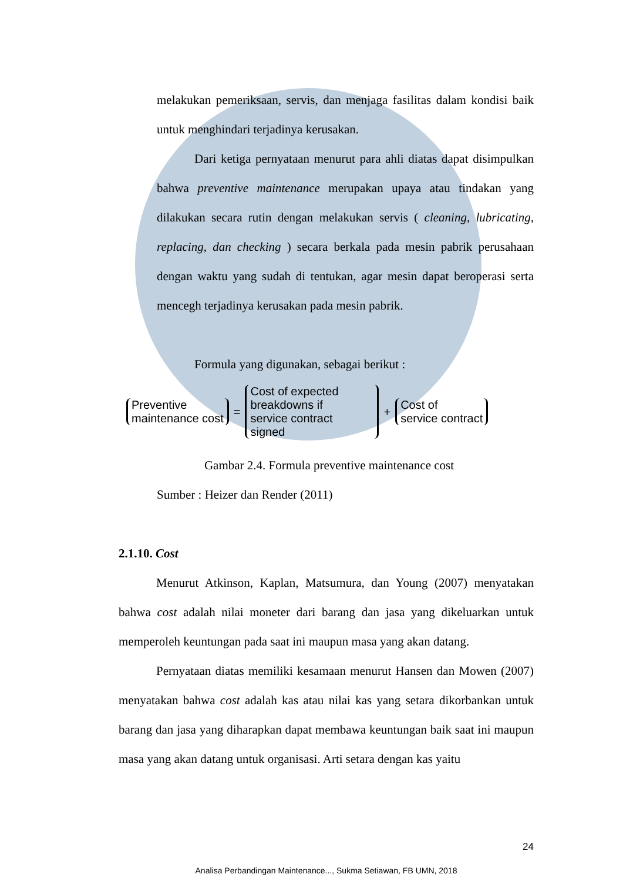melakukan pemeriksaan, servis, dan menjaga fasilitas dalam kondisi baik untuk menghindari terjadinya kerusakan.
Dari ketiga pernyataan menurut para ahli diatas dapat disimpulkan bahwa preventive maintenance merupakan upaya atau tindakan yang dilakukan secara rutin dengan melakukan servis ( cleaning, lubricating, replacing, dan checking ) secara berkala pada mesin pabrik perusahaan dengan waktu yang sudah di tentukan, agar mesin dapat beroperasi serta mencegh terjadinya kerusakan pada mesin pabrik.
Formula yang digunakan, sebagai berikut :
Preventive
maintenance cost = Cost of expected
breakdowns if
service contract
signed + Cost of
service contract
Gambar 2.4. Formula preventive maintenance cost
Sumber : Heizer dan Render (2011)
2.1.10. Cost
Menurut Atkinson, Kaplan, Matsumura, dan Young (2007) menyatakan bahwa cost adalah nilai moneter dari barang dan jasa yang dikeluarkan untuk memperoleh keuntungan pada saat ini maupun masa yang akan datang.
Pernyataan diatas memiliki kesamaan menurut Hansen dan Mowen (2007) menyatakan bahwa cost adalah kas atau nilai kas yang setara dikorbankan untuk barang dan jasa yang diharapkan dapat membawa keuntungan baik saat ini maupun masa yang akan datang untuk organisasi. Arti setara dengan kas yaitu
24
Analisa Perbandingan Maintenance..., Sukma Setiawan, FB UMN, 2018